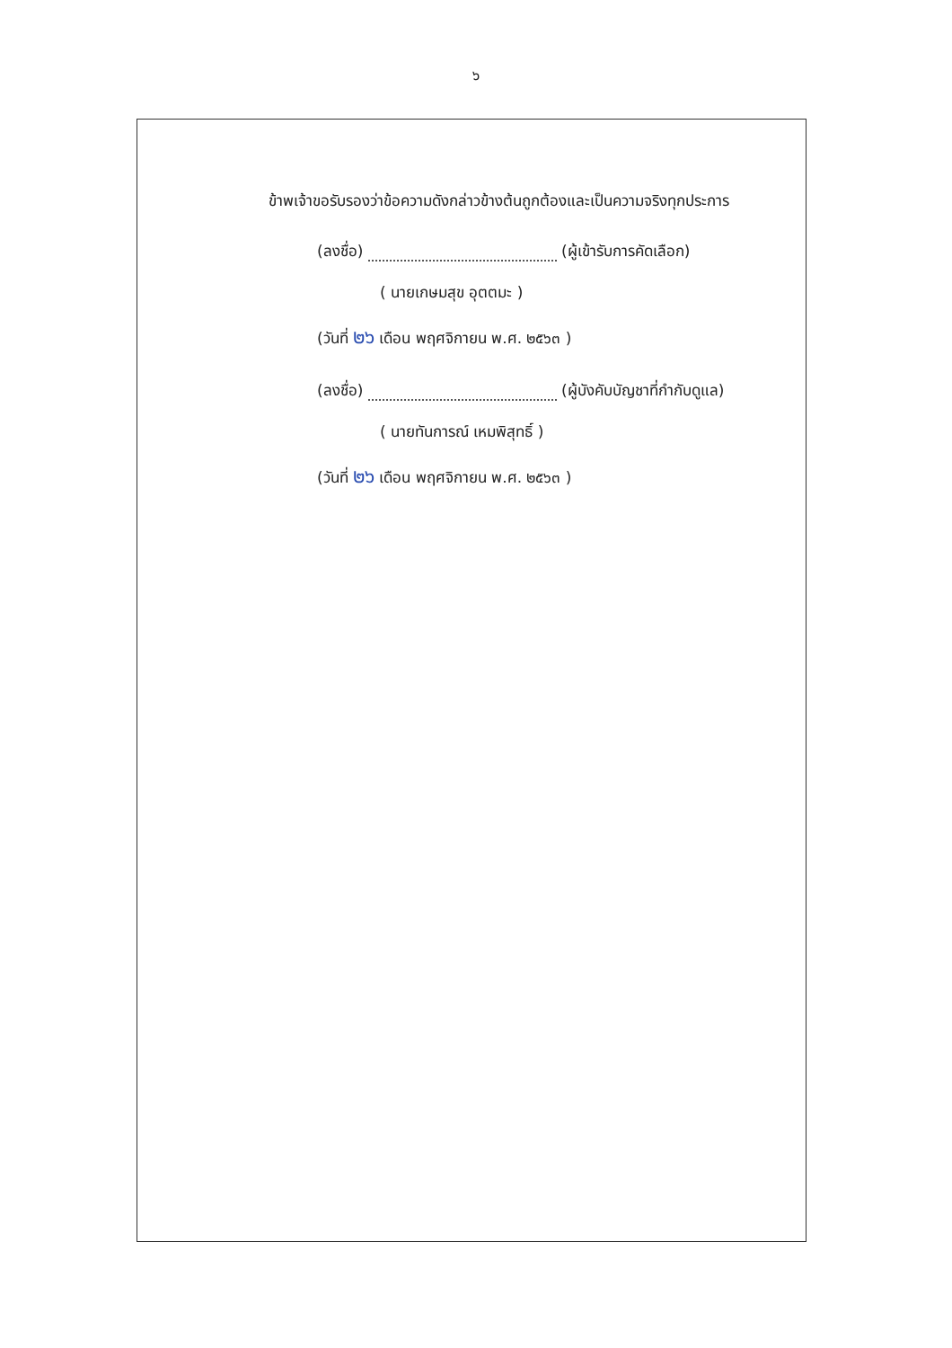๖
ข้าพเจ้าขอรับรองว่าข้อความดังกล่าวข้างต้นถูกต้องและเป็นความจริงทุกประการ
(ลงชื่อ) (ผู้เข้ารับการคัดเลือก)
( นายเกษมสุข อุตตมะ )
(วันที่ ๒๖ เดือน พฤศจิกายน พ.ศ. ๒๕๖๓ )
(ลงชื่อ) (ผู้บังคับบัญชาที่กำกับดูแล)
( นายทันการณ์ เหมพิสุทธิ์ )
(วันที่ ๒๖ เดือน พฤศจิกายน พ.ศ. ๒๕๖๓ )